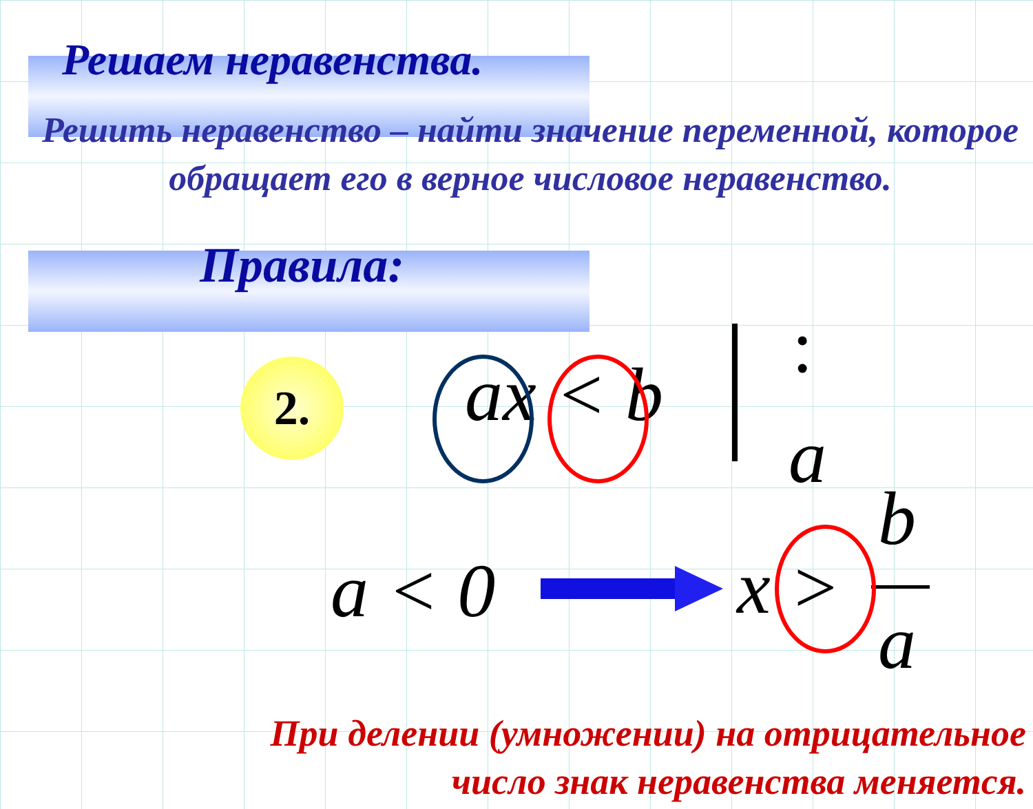Решаем неравенства.
Решить неравенство – найти значение переменной, которое обращает его в верное числовое неравенство.
Правила:
2. ax < b
:
a
a < 0 x >
b
a
При делении (умножении) на отрицательное число знак неравенства меняется.